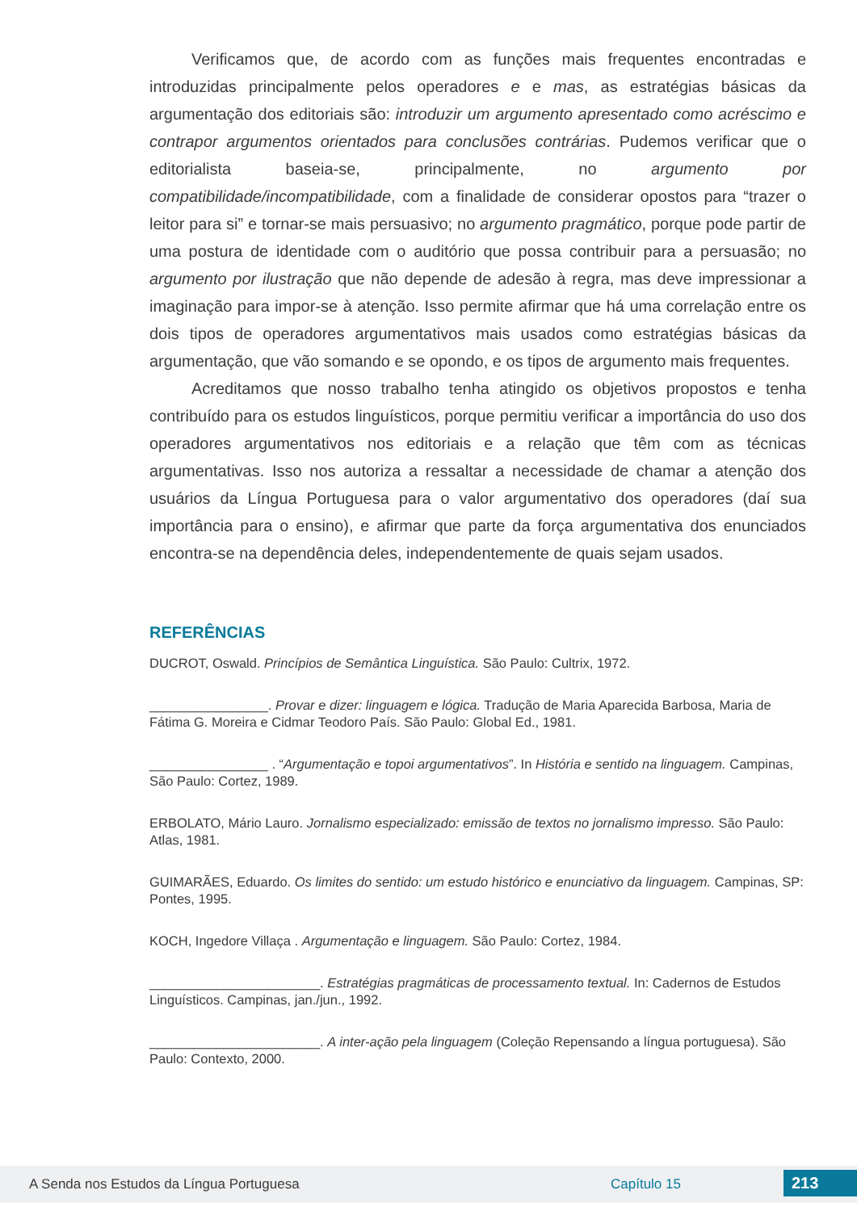Verificamos que, de acordo com as funções mais frequentes encontradas e introduzidas principalmente pelos operadores e e mas, as estratégias básicas da argumentação dos editoriais são: introduzir um argumento apresentado como acréscimo e contrapor argumentos orientados para conclusões contrárias. Pudemos verificar que o editorialista baseia-se, principalmente, no argumento por compatibilidade/incompatibilidade, com a finalidade de considerar opostos para “trazer o leitor para si” e tornar-se mais persuasivo; no argumento pragmático, porque pode partir de uma postura de identidade com o auditório que possa contribuir para a persuasão; no argumento por ilustração que não depende de adesão à regra, mas deve impressionar a imaginação para impor-se à atenção. Isso permite afirmar que há uma correlação entre os dois tipos de operadores argumentativos mais usados como estratégias básicas da argumentação, que vão somando e se opondo, e os tipos de argumento mais frequentes.
Acreditamos que nosso trabalho tenha atingido os objetivos propostos e tenha contribuído para os estudos linguísticos, porque permitiu verificar a importância do uso dos operadores argumentativos nos editoriais e a relação que têm com as técnicas argumentativas. Isso nos autoriza a ressaltar a necessidade de chamar a atenção dos usuários da Língua Portuguesa para o valor argumentativo dos operadores (daí sua importância para o ensino), e afirmar que parte da força argumentativa dos enunciados encontra-se na dependência deles, independentemente de quais sejam usados.
REFERÊNCIAS
DUCROT, Oswald. Princípios de Semântica Linguística. São Paulo: Cultrix, 1972.
________________. Provar e dizer: linguagem e lógica. Tradução de Maria Aparecida Barbosa, Maria de Fátima G. Moreira e Cidmar Teodoro País. São Paulo: Global Ed., 1981.
________________ . “Argumentação e topoi argumentativos”. In História e sentido na linguagem. Campinas, São Paulo: Cortez, 1989.
ERBOLATO, Mário Lauro. Jornalismo especializado: emissão de textos no jornalismo impresso. São Paulo: Atlas, 1981.
GUIMARÃES, Eduardo. Os limites do sentido: um estudo histórico e enunciativo da linguagem. Campinas, SP: Pontes, 1995.
KOCH, Ingedore Villaça . Argumentação e linguagem. São Paulo: Cortez, 1984.
_______________________. Estratégias pragmáticas de processamento textual. In: Cadernos de Estudos Linguísticos. Campinas, jan./jun., 1992.
_______________________. A inter-ação pela linguagem (Coleção Repensando a língua portuguesa). São Paulo: Contexto, 2000.
A Senda nos Estudos da Língua Portuguesa Capítulo 15 213